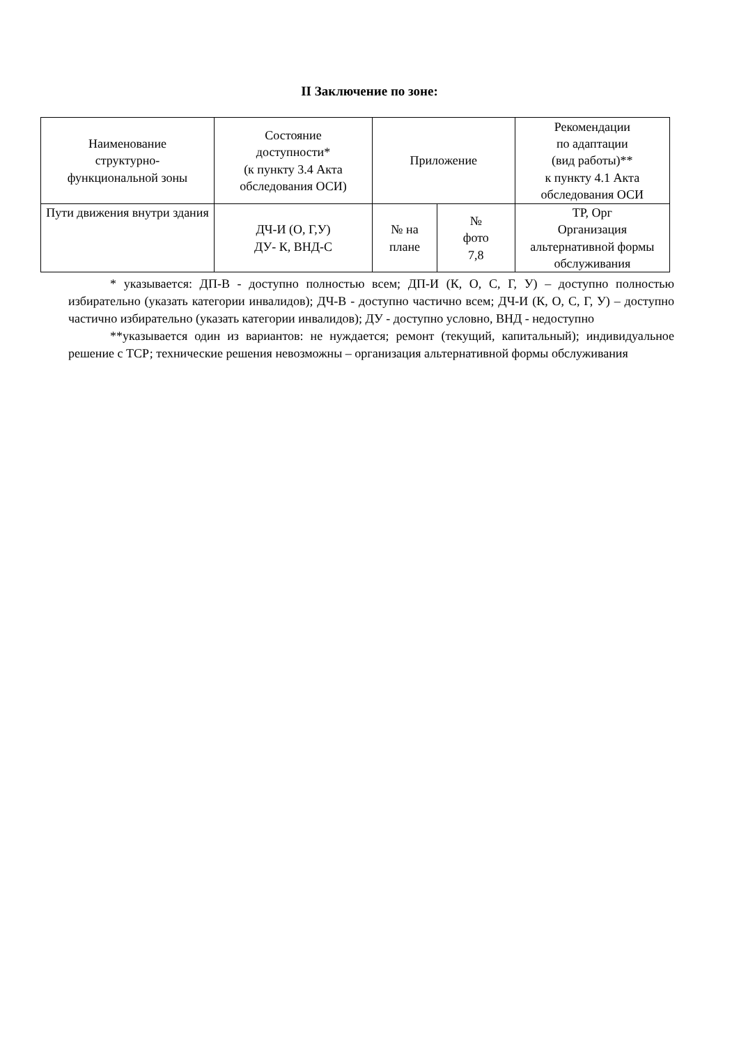II Заключение по зоне:
| Наименование структурно- функциональной зоны | Состояние доступности* (к пункту 3.4 Акта обследования ОСИ) | Приложение | | Рекомендации по адаптации (вид работы)** к пункту 4.1 Акта обследования ОСИ |
| --- | --- | --- | --- | --- |
| Пути движения внутри здания | ДЧ-И (О, Г,У) ДУ- К, ВНД-С | № на плане | № фото 7,8 | ТР, Орг Организация альтернативной формы обслуживания |
* указывается: ДП-В - доступно полностью всем; ДП-И (К, О, С, Г, У) – доступно полностью избирательно (указать категории инвалидов); ДЧ-В - доступно частично всем; ДЧ-И (К, О, С, Г, У) – доступно частично избирательно (указать категории инвалидов); ДУ - доступно условно, ВНД - недоступно
**указывается один из вариантов: не нуждается; ремонт (текущий, капитальный); индивидуальное решение с ТСР; технические решения невозможны – организация альтернативной формы обслуживания